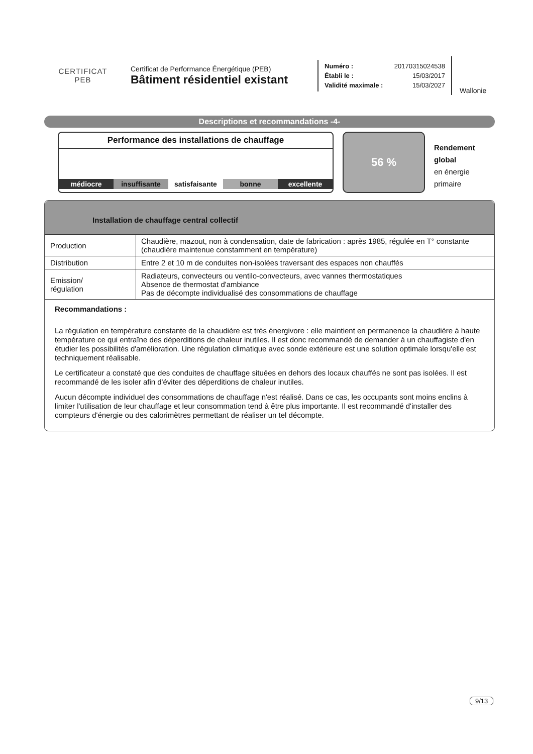CERTIFICAT
PEB
Certificat de Performance Énergétique (PEB)
Bâtiment résidentiel existant
Numéro : 20170315024538
Établi le : 15/03/2017
Validité maximale : 15/03/2027
Wallonie
Descriptions et recommandations -4-
Performance des installations de chauffage
médiocre insuffisante satisfaisante bonne excellente
56 %
Rendement
global
en énergie
primaire
Installation de chauffage central collectif
| Production | Chaudière, mazout, non à condensation, date de fabrication : après 1985, régulée en T° constante (chaudière maintenue constamment en température) |
| Distribution | Entre 2 et 10 m de conduites non-isolées traversant des espaces non chauffés |
| Emission/ régulation | Radiateurs, convecteurs ou ventilo-convecteurs, avec vannes thermostatiques Absence de thermostat d'ambiance Pas de décompte individualisé des consommations de chauffage |
Recommandations :
La régulation en température constante de la chaudière est très énergivore : elle maintient en permanence la chaudière à haute température ce qui entraîne des déperditions de chaleur inutiles. Il est donc recommandé de demander à un chauffagiste d'en étudier les possibilités d'amélioration. Une régulation climatique avec sonde extérieure est une solution optimale lorsqu'elle est techniquement réalisable.
Le certificateur a constaté que des conduites de chauffage situées en dehors des locaux chauffés ne sont pas isolées. Il est recommandé de les isoler afin d'éviter des déperditions de chaleur inutiles.
Aucun décompte individuel des consommations de chauffage n'est réalisé. Dans ce cas, les occupants sont moins enclins à limiter l'utilisation de leur chauffage et leur consommation tend à être plus importante. Il est recommandé d'installer des compteurs d'énergie ou des calorimètres permettant de réaliser un tel décompte.
9/13